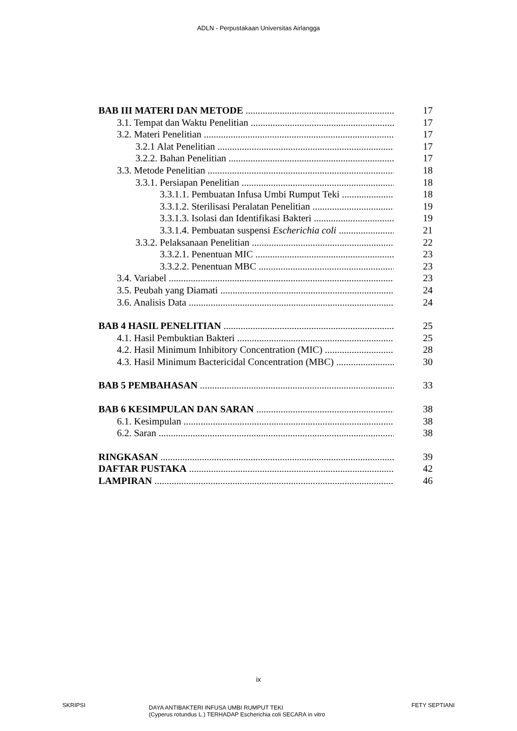ADLN - Perpustakaan Universitas Airlangga
BAB III MATERI DAN METODE 17
3.1. Tempat dan Waktu Penelitian 17
3.2. Materi Penelitian 17
3.2.1 Alat Penelitian 17
3.2.2. Bahan Penelitian 17
3.3. Metode Penelitian 18
3.3.1. Persiapan Penelitian 18
3.3.1.1. Pembuatan Infusa Umbi Rumput Teki 18
3.3.1.2. Sterilisasi Peralatan Penelitian 19
3.3.1.3. Isolasi dan Identifikasi Bakteri 19
3.3.1.4. Pembuatan suspensi Escherichia coli 21
3.3.2. Pelaksanaan Penelitian 22
3.3.2.1. Penentuan MIC 23
3.3.2.2. Penentuan MBC 23
3.4. Variabel 23
3.5. Peubah yang Diamati 24
3.6. Analisis Data 24
BAB 4 HASIL PENELITIAN 25
4.1. Hasil Pembuktian Bakteri 25
4.2. Hasil Minimum Inhibitory Concentration (MIC) 28
4.3. Hasil Minimum Bactericidal Concentration (MBC) 30
BAB 5 PEMBAHASAN 33
BAB 6 KESIMPULAN DAN SARAN 38
6.1. Kesimpulan 38
6.2. Saran 38
RINGKASAN 39
DAFTAR PUSTAKA 42
LAMPIRAN 46
ix
SKRIPSI DAYA ANTIBAKTERI INFUSA UMBI RUMPUT TEKI
(Cyperus rotundus L.) TERHADAP Escherichia coli SECARA in vitro FETY SEPTIANI